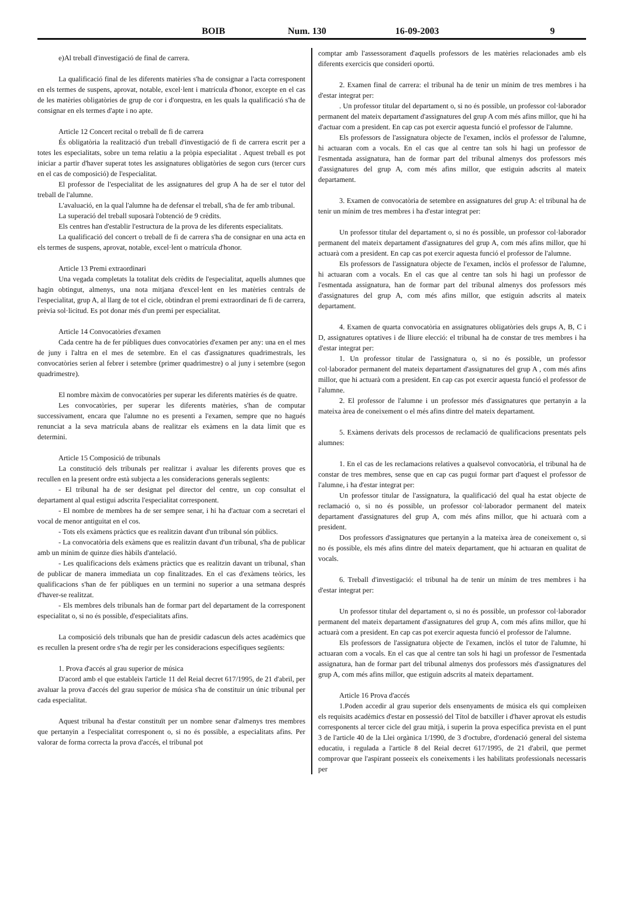BOIB Num. 130 16-09-2003 9
e)Al treball d'investigació de final de carrera.
La qualificació final de les diferents matèries s'ha de consignar a l'acta corresponent en els termes de suspens, aprovat, notable, excel·lent i matrícula d'honor, excepte en el cas de les matèries obligatòries de grup de cor i d'orquestra, en les quals la qualificació s'ha de consignar en els termes d'apte i no apte.
Article 12 Concert recital o treball de fi de carrera
És obligatòria la realització d'un treball d'investigació de fi de carrera escrit per a totes les especialitats, sobre un tema relatiu a la pròpia especialitat . Aquest treball es pot iniciar a partir d'haver superat totes les assignatures obligatòries de segon curs (tercer curs en el cas de composició) de l'especialitat.
El professor de l'especialitat de les assignatures del grup A ha de ser el tutor del treball de l'alumne.
L'avaluació, en la qual l'alumne ha de defensar el treball, s'ha de fer amb tribunal.
La superació del treball suposarà l'obtenció de 9 crèdits.
Els centres han d'establir l'estructura de la prova de les diferents especialitats.
La qualificació del concert o treball de fi de carrera s'ha de consignar en una acta en els termes de suspens, aprovat, notable, excel·lent o matrícula d'honor.
Article 13 Premi extraordinari
Una vegada completats la totalitat dels crèdits de l'especialitat, aquells alumnes que hagin obtingut, almenys, una nota mitjana d'excel·lent en les matèries centrals de l'especialitat, grup A, al llarg de tot el cicle, obtindran el premi extraordinari de fi de carrera, prèvia sol·licitud. Es pot donar més d'un premi per especialitat.
Article 14 Convocatòries d'examen
Cada centre ha de fer públiques dues convocatòries d'examen per any: una en el mes de juny i l'altra en el mes de setembre. En el cas d'assignatures quadrimestrals, les convocatòries serien al febrer i setembre (primer quadrimestre) o al juny i setembre (segon quadrimestre).
El nombre màxim de convocatòries per superar les diferents matèries és de quatre.
Les convocatòries, per superar les diferents matèries, s'han de computar successivament, encara que l'alumne no es presenti a l'examen, sempre que no hagués renunciat a la seva matrícula abans de realitzar els exàmens en la data límit que es determini.
Article 15 Composició de tribunals
La constitució dels tribunals per realitzar i avaluar les diferents proves que es recullen en la present ordre està subjecta a les consideracions generals següents:
- El tribunal ha de ser designat pel director del centre, un cop consultat el departament al qual estigui adscrita l'especialitat corresponent.
- El nombre de membres ha de ser sempre senar, i hi ha d'actuar com a secretari el vocal de menor antiguitat en el cos.
- Tots els exàmens pràctics que es realitzin davant d'un tribunal són públics.
- La convocatòria dels exàmens que es realitzin davant d'un tribunal, s'ha de publicar amb un mínim de quinze dies hàbils d'antelació.
- Les qualificacions dels exàmens pràctics que es realitzin davant un tribunal, s'han de publicar de manera immediata un cop finalitzades. En el cas d'exàmens teòrics, les qualificacions s'han de fer públiques en un termini no superior a una setmana després d'haver-se realitzat.
- Els membres dels tribunals han de formar part del departament de la corresponent especialitat o, si no és possible, d'especialitats afins.
La composició dels tribunals que han de presidir cadascun dels actes acadèmics que es recullen la present ordre s'ha de regir per les consideracions específiques següents:
1. Prova d'accés al grau superior de música
D'acord amb el que estableix l'article 11 del Reial decret 617/1995, de 21 d'abril, per avaluar la prova d'accés del grau superior de música s'ha de constituir un únic tribunal per cada especialitat.
Aquest tribunal ha d'estar constituït per un nombre senar d'almenys tres membres que pertanyin a l'especialitat corresponent o, si no és possible, a especialitats afins. Per valorar de forma correcta la prova d'accés, el tribunal pot
comptar amb l'assessorament d'aquells professors de les matèries relacionades amb els diferents exercicis que consideri oportú.
2. Examen final de carrera: el tribunal ha de tenir un mínim de tres membres i ha d'estar integrat per:
. Un professor titular del departament o, si no és possible, un professor col·laborador permanent del mateix departament d'assignatures del grup A com més afins millor, que hi ha d'actuar com a president. En cap cas pot exercir aquesta funció el professor de l'alumne.
Els professors de l'assignatura objecte de l'examen, inclòs el professor de l'alumne, hi actuaran com a vocals. En el cas que al centre tan sols hi hagi un professor de l'esmentada assignatura, han de formar part del tribunal almenys dos professors més d'assignatures del grup A, com més afins millor, que estiguin adscrits al mateix departament.
3. Examen de convocatòria de setembre en assignatures del grup A: el tribunal ha de tenir un mínim de tres membres i ha d'estar integrat per:
Un professor titular del departament o, si no és possible, un professor col·laborador permanent del mateix departament d'assignatures del grup A, com més afins millor, que hi actuarà com a president. En cap cas pot exercir aquesta funció el professor de l'alumne.
Els professors de l'assignatura objecte de l'examen, inclòs el professor de l'alumne, hi actuaran com a vocals. En el cas que al centre tan sols hi hagi un professor de l'esmentada assignatura, han de formar part del tribunal almenys dos professors més d'assignatures del grup A, com més afins millor, que estiguin adscrits al mateix departament.
4. Examen de quarta convocatòria en assignatures obligatòries dels grups A, B, C i D, assignatures optatives i de lliure elecció: el tribunal ha de constar de tres membres i ha d'estar integrat per:
1. Un professor titular de l'assignatura o, si no és possible, un professor col·laborador permanent del mateix departament d'assignatures del grup A , com més afins millor, que hi actuarà com a president. En cap cas pot exercir aquesta funció el professor de l'alumne.
2. El professor de l'alumne i un professor més d'assignatures que pertanyin a la mateixa àrea de coneixement o el més afins dintre del mateix departament.
5. Exàmens derivats dels processos de reclamació de qualificacions presentats pels alumnes:
1. En el cas de les reclamacions relatives a qualsevol convocatòria, el tribunal ha de constar de tres membres, sense que en cap cas pugui formar part d'aquest el professor de l'alumne, i ha d'estar integrat per:
Un professor titular de l'assignatura, la qualificació del qual ha estat objecte de reclamació o, si no és possible, un professor col·laborador permanent del mateix departament d'assignatures del grup A, com més afins millor, que hi actuarà com a president.
Dos professors d'assignatures que pertanyin a la mateixa àrea de coneixement o, si no és possible, els més afins dintre del mateix departament, que hi actuaran en qualitat de vocals.
6. Treball d'investigació: el tribunal ha de tenir un mínim de tres membres i ha d'estar integrat per:
Un professor titular del departament o, si no és possible, un professor col·laborador permanent del mateix departament d'assignatures del grup A, com més afins millor, que hi actuarà com a president. En cap cas pot exercir aquesta funció el professor de l'alumne.
Els professors de l'assignatura objecte de l'examen, inclòs el tutor de l'alumne, hi actuaran com a vocals. En el cas que al centre tan sols hi hagi un professor de l'esmentada assignatura, han de formar part del tribunal almenys dos professors més d'assignatures del grup A, com més afins millor, que estiguin adscrits al mateix departament.
Article 16 Prova d'accés
1.Poden accedir al grau superior dels ensenyaments de música els qui compleixen els requisits acadèmics d'estar en possessió del Títol de batxiller i d'haver aprovat els estudis corresponents al tercer cicle del grau mitjà, i superin la prova específica prevista en el punt 3 de l'article 40 de la Llei orgànica 1/1990, de 3 d'octubre, d'ordenació general del sistema educatiu, i regulada a l'article 8 del Reial decret 617/1995, de 21 d'abril, que permet comprovar que l'aspirant posseeix els coneixements i les habilitats professionals necessaris per